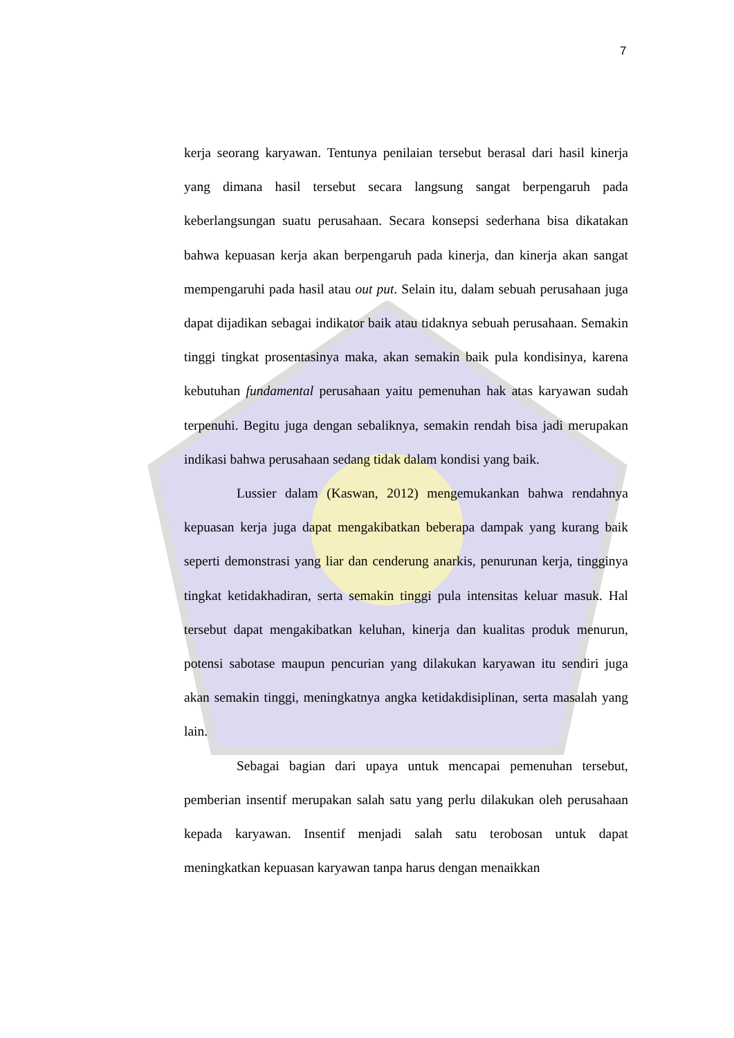7
kerja seorang karyawan. Tentunya penilaian tersebut berasal dari hasil kinerja yang dimana hasil tersebut secara langsung sangat berpengaruh pada keberlangsungan suatu perusahaan. Secara konsepsi sederhana bisa dikatakan bahwa kepuasan kerja akan berpengaruh pada kinerja, dan kinerja akan sangat mempengaruhi pada hasil atau out put. Selain itu, dalam sebuah perusahaan juga dapat dijadikan sebagai indikator baik atau tidaknya sebuah perusahaan. Semakin tinggi tingkat prosentasinya maka, akan semakin baik pula kondisinya, karena kebutuhan fundamental perusahaan yaitu pemenuhan hak atas karyawan sudah terpenuhi. Begitu juga dengan sebaliknya, semakin rendah bisa jadi merupakan indikasi bahwa perusahaan sedang tidak dalam kondisi yang baik.
Lussier dalam (Kaswan, 2012) mengemukankan bahwa rendahnya kepuasan kerja juga dapat mengakibatkan beberapa dampak yang kurang baik seperti demonstrasi yang liar dan cenderung anarkis, penurunan kerja, tingginya tingkat ketidakhadiran, serta semakin tinggi pula intensitas keluar masuk. Hal tersebut dapat mengakibatkan keluhan, kinerja dan kualitas produk menurun, potensi sabotase maupun pencurian yang dilakukan karyawan itu sendiri juga akan semakin tinggi, meningkatnya angka ketidakdisiplinan, serta masalah yang lain.
Sebagai bagian dari upaya untuk mencapai pemenuhan tersebut, pemberian insentif merupakan salah satu yang perlu dilakukan oleh perusahaan kepada karyawan. Insentif menjadi salah satu terobosan untuk dapat meningkatkan kepuasan karyawan tanpa harus dengan menaikkan